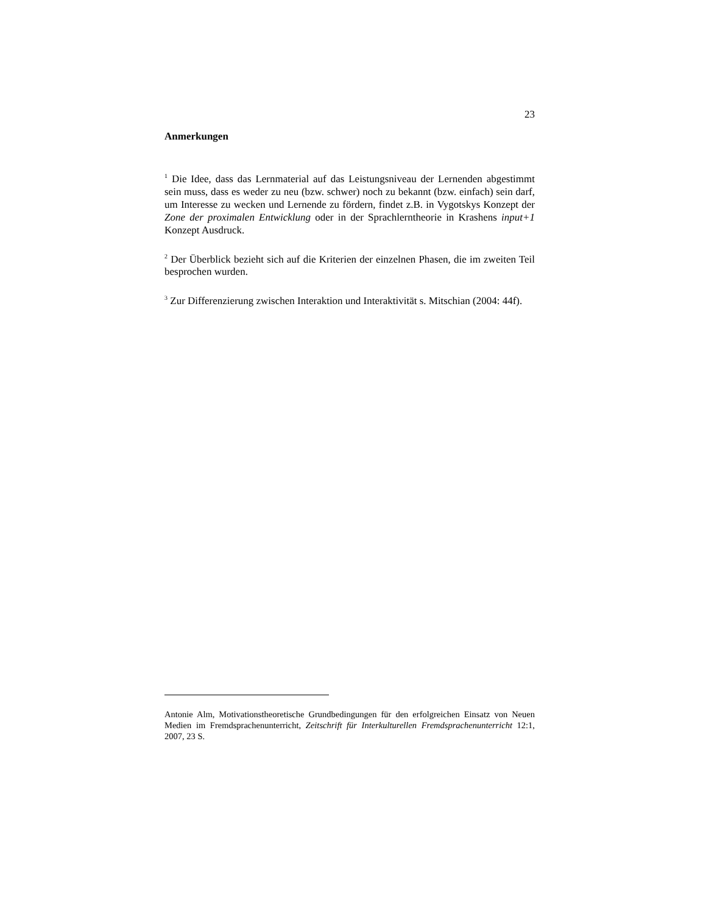23
Anmerkungen
<sup>1</sup> Die Idee, dass das Lernmaterial auf das Leistungsniveau der Lernenden abgestimmt sein muss, dass es weder zu neu (bzw. schwer) noch zu bekannt (bzw. einfach) sein darf, um Interesse zu wecken und Lernende zu fördern, findet z.B. in Vygotskys Konzept der Zone der proximalen Entwicklung oder in der Sprachlerntheorie in Krashens input+1 Konzept Ausdruck.
<sup>2</sup> Der Überblick bezieht sich auf die Kriterien der einzelnen Phasen, die im zweiten Teil besprochen wurden.
<sup>3</sup> Zur Differenzierung zwischen Interaktion und Interaktivität s. Mitschian (2004: 44f).
Antonie Alm, Motivationstheoretische Grundbedingungen für den erfolgreichen Einsatz von Neuen Medien im Fremdsprachenunterricht, Zeitschrift für Interkulturellen Fremdsprachenunterricht 12:1, 2007, 23 S.